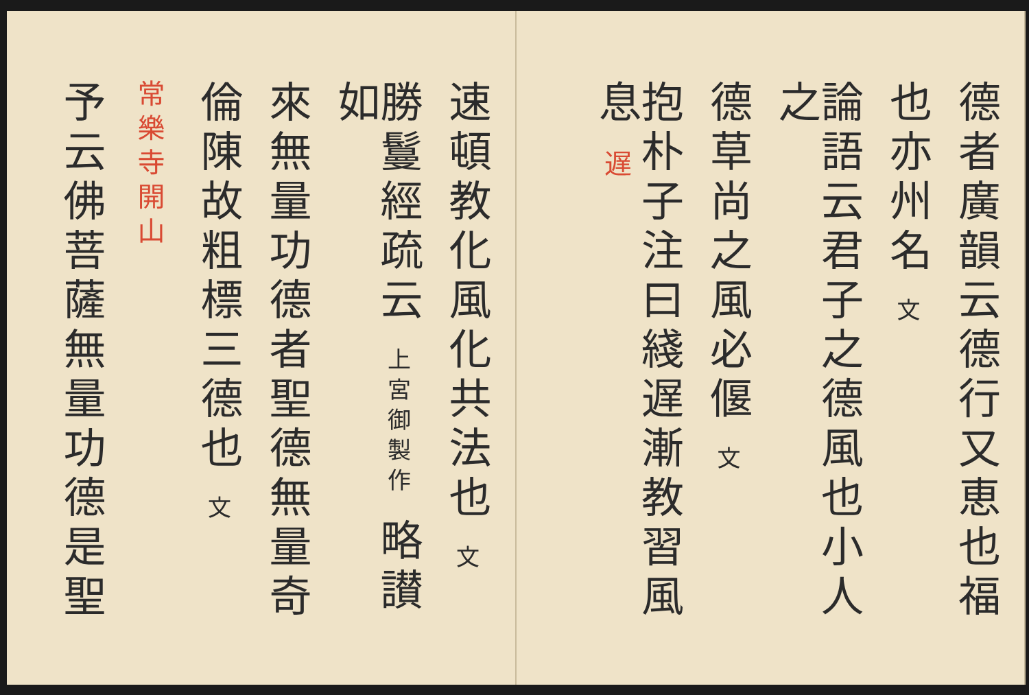德者廣韻云德行又恵也福
也亦州名 文
論語云君子之德風也小人之
德草尚之風必偃 文
抱朴子注曰綫遅漸教習風息 遅
速頓教化風化共法也 文
勝鬘經疏云 上宮御製作 略讃如
來無量功德者聖德無量奇
倫陳故粗標三德也 文
常樂寺開山
予云佛菩薩無量功德是聖